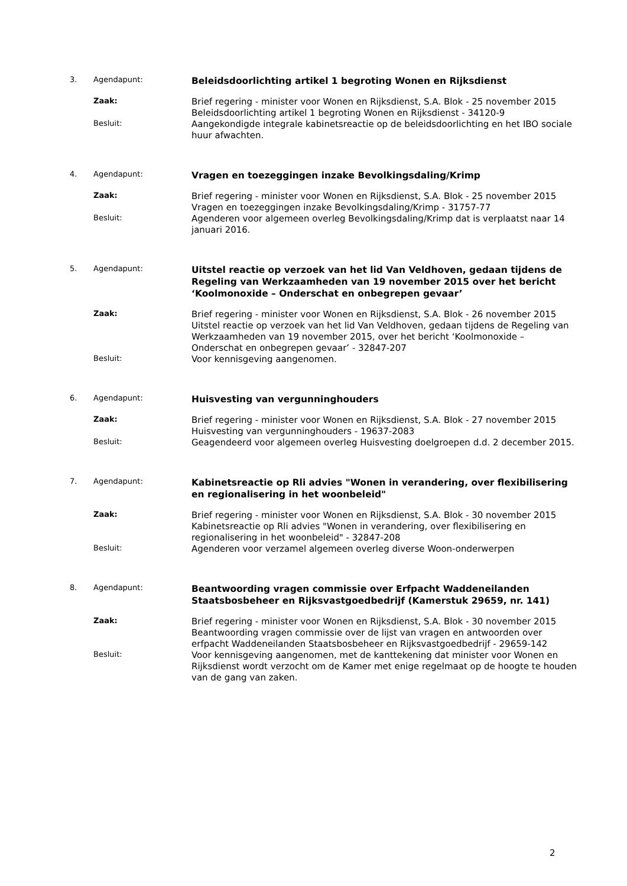3. Agendapunt:
Beleidsdoorlichting artikel 1 begroting Wonen en Rijksdienst
Zaak:
Brief regering - minister voor Wonen en Rijksdienst, S.A. Blok - 25 november 2015
Beleidsdoorlichting artikel 1 begroting Wonen en Rijksdienst - 34120-9
Besluit:
Aangekondigde integrale kabinetsreactie op de beleidsdoorlichting en het IBO sociale huur afwachten.
4. Agendapunt:
Vragen en toezeggingen inzake Bevolkingsdaling/Krimp
Zaak:
Brief regering - minister voor Wonen en Rijksdienst, S.A. Blok - 25 november 2015
Vragen en toezeggingen inzake Bevolkingsdaling/Krimp - 31757-77
Besluit:
Agenderen voor algemeen overleg Bevolkingsdaling/Krimp dat is verplaatst naar 14 januari 2016.
5. Agendapunt:
Uitstel reactie op verzoek van het lid Van Veldhoven, gedaan tijdens de Regeling van Werkzaamheden van 19 november 2015 over het bericht ‘Koolmonoxide – Onderschat en onbegrepen gevaar’
Zaak:
Brief regering - minister voor Wonen en Rijksdienst, S.A. Blok - 26 november 2015
Uitstel reactie op verzoek van het lid Van Veldhoven, gedaan tijdens de Regeling van Werkzaamheden van 19 november 2015, over het bericht ‘Koolmonoxide – Onderschat en onbegrepen gevaar’ - 32847-207
Besluit:
Voor kennisgeving aangenomen.
6. Agendapunt:
Huisvesting van vergunninghouders
Zaak:
Brief regering - minister voor Wonen en Rijksdienst, S.A. Blok - 27 november 2015
Huisvesting van vergunninghouders - 19637-2083
Besluit:
Geagendeerd voor algemeen overleg Huisvesting doelgroepen d.d. 2 december 2015.
7. Agendapunt:
Kabinetsreactie op Rli advies "Wonen in verandering, over flexibilisering en regionalisering in het woonbeleid"
Zaak:
Brief regering - minister voor Wonen en Rijksdienst, S.A. Blok - 30 november 2015
Kabinetsreactie op Rli advies "Wonen in verandering, over flexibilisering en regionalisering in het woonbeleid" - 32847-208
Besluit:
Agenderen voor verzamel algemeen overleg diverse Woon-onderwerpen
8. Agendapunt:
Beantwoording vragen commissie over Erfpacht Waddeneilanden Staatsbosbeheer en Rijksvastgoedbedrijf (Kamerstuk 29659, nr. 141)
Zaak:
Brief regering - minister voor Wonen en Rijksdienst, S.A. Blok - 30 november 2015
Beantwoording vragen commissie over de lijst van vragen en antwoorden over erfpacht Waddeneilanden Staatsbosbeheer en Rijksvastgoedbedrijf - 29659-142
Besluit:
Voor kennisgeving aangenomen, met de kanttekening dat minister voor Wonen en Rijksdienst wordt verzocht om de Kamer met enige regelmaat op de hoogte te houden van de gang van zaken.
2